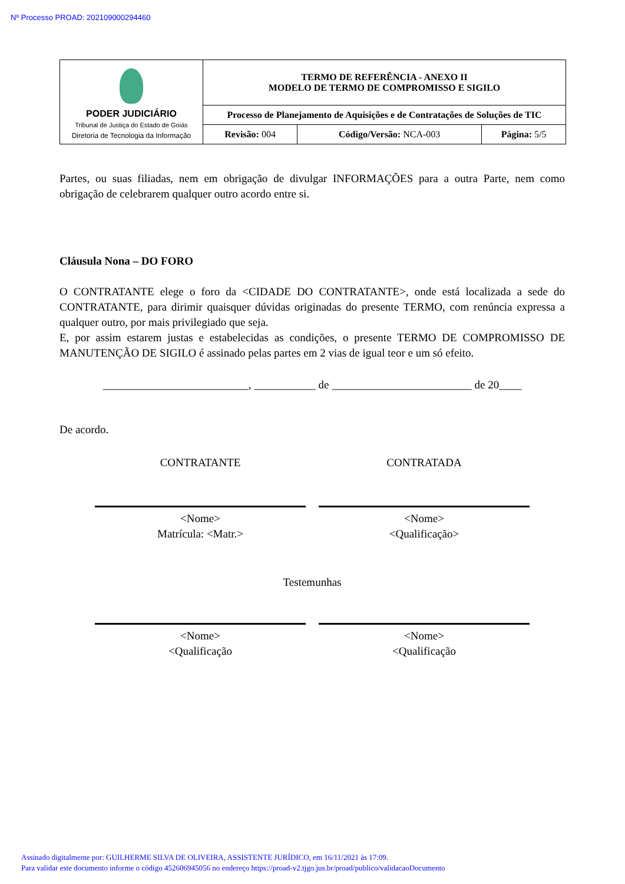Nº Processo PROAD: 202109000294460
| PODER JUDICIÁRIO Tribunal de Justiça do Estado de Goiás Diretoria de Tecnologia da Informação | TERMO DE REFERÊNCIA - ANEXO II MODELO DE TERMO DE COMPROMISSO E SIGILO | | |
| | Processo de Planejamento de Aquisições e de Contratações de Soluções de TIC | | |
| | Revisão: 004 | Código/Versão: NCA-003 | Página: 5/5 |
Partes, ou suas filiadas, nem em obrigação de divulgar INFORMAÇÕES para a outra Parte, nem como obrigação de celebrarem qualquer outro acordo entre si.
Cláusula Nona – DO FORO
O CONTRATANTE elege o foro da <CIDADE DO CONTRATANTE>, onde está localizada a sede do CONTRATANTE, para dirimir quaisquer dúvidas originadas do presente TERMO, com renúncia expressa a qualquer outro, por mais privilegiado que seja.
E, por assim estarem justas e estabelecidas as condições, o presente TERMO DE COMPROMISSO DE MANUTENÇÃO DE SIGILO é assinado pelas partes em 2 vias de igual teor e um só efeito.
__________________________, ___________ de _________________________ de 20____
De acordo.
CONTRATANTE CONTRATADA
<Nome>
Matrícula: <Matr.>
<Nome>
<Qualificação>
Testemunhas
<Nome>
<Qualificação
<Nome>
<Qualificação
Assinado digitalmente por: GUILHERME SILVA DE OLIVEIRA, ASSISTENTE JURÍDICO, em 16/11/2021 às 17:09.
Para validar este documento informe o código 452606945056 no endereço https://proad-v2.tjgo.jus.br/proad/publico/validacaoDocumento